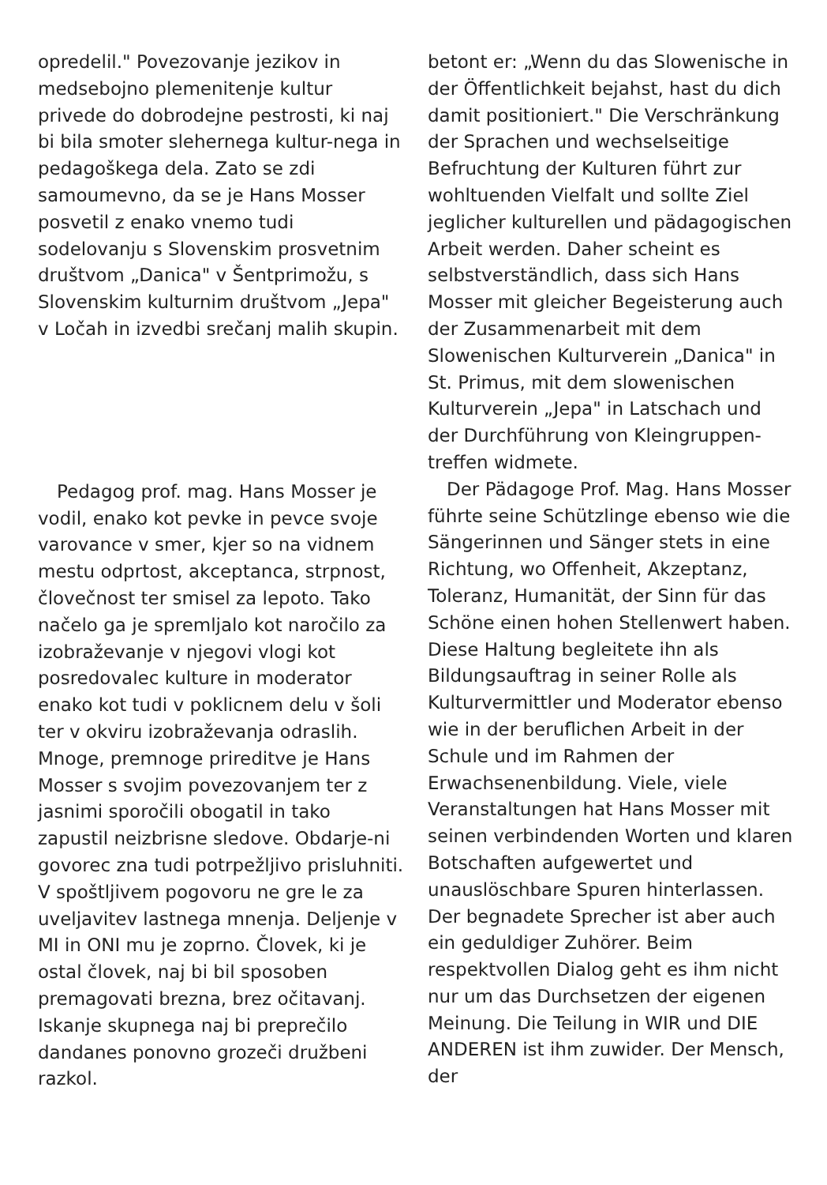opredelil." Povezovanje jezikov in medsebojno plemenitenje kultur privede do dobrodejne pestrosti, ki naj bi bila smoter slehernega kultur-nega in pedagoškega dela. Zato se zdi samoumevno, da se je Hans Mosser posvetil z enako vnemo tudi sodelovanju s Slovenskim prosvetnim društvom „Danica" v Šentprimožu, s Slovenskim kulturnim društvom „Jepa" v Ločah in izvedbi srečanj malih skupin.
Pedagog prof. mag. Hans Mosser je vodil, enako kot pevke in pevce svoje varovance v smer, kjer so na vidnem mestu odprtost, akceptanca, strpnost, človečnost ter smisel za lepoto. Tako načelo ga je spremljalo kot naročilo za izobraževanje v njegovi vlogi kot posredovalec kulture in moderator enako kot tudi v poklicnem delu v šoli ter v okviru izobraževanja odraslih. Mnoge, premnoge prireditve je Hans Mosser s svojim povezovanjem ter z jasnimi sporočili obogatil in tako zapustil neizbrisne sledove. Obdarje-ni govorec zna tudi potrpežljivo prisluhniti. V spoštljivem pogovoru ne gre le za uveljavitev lastnega mnenja. Deljenje v MI in ONI mu je zoprno. Človek, ki je ostal človek, naj bi bil sposoben premagovati brezna, brez očitavanj. Iskanje skupnega naj bi preprečilo dandanes ponovno grozeči družbeni razkol.
betont er: „Wenn du das Slowenische in der Öffentlichkeit bejahst, hast du dich damit positioniert." Die Verschränkung der Sprachen und wechselseitige Befruchtung der Kulturen führt zur wohltuenden Vielfalt und sollte Ziel jeglicher kulturellen und pädagogischen Arbeit werden. Daher scheint es selbstverständlich, dass sich Hans Mosser mit gleicher Begeisterung auch der Zusammenarbeit mit dem Slowenischen Kulturverein „Danica" in St. Primus, mit dem slowenischen Kulturverein „Jepa" in Latschach und der Durchführung von Kleingruppen-treffen widmete.
Der Pädagoge Prof. Mag. Hans Mosser führte seine Schützlinge ebenso wie die Sängerinnen und Sänger stets in eine Richtung, wo Offenheit, Akzeptanz, Toleranz, Humanität, der Sinn für das Schöne einen hohen Stellenwert haben. Diese Haltung begleitete ihn als Bildungsauftrag in seiner Rolle als Kulturvermittler und Moderator ebenso wie in der beruflichen Arbeit in der Schule und im Rahmen der Erwachsenenbildung. Viele, viele Veranstaltungen hat Hans Mosser mit seinen verbindenden Worten und klaren Botschaften aufgewertet und unauslöschbare Spuren hinterlassen. Der begnadete Sprecher ist aber auch ein geduldiger Zuhörer. Beim respektvollen Dialog geht es ihm nicht nur um das Durchsetzen der eigenen Meinung. Die Teilung in WIR und DIE ANDEREN ist ihm zuwider. Der Mensch, der